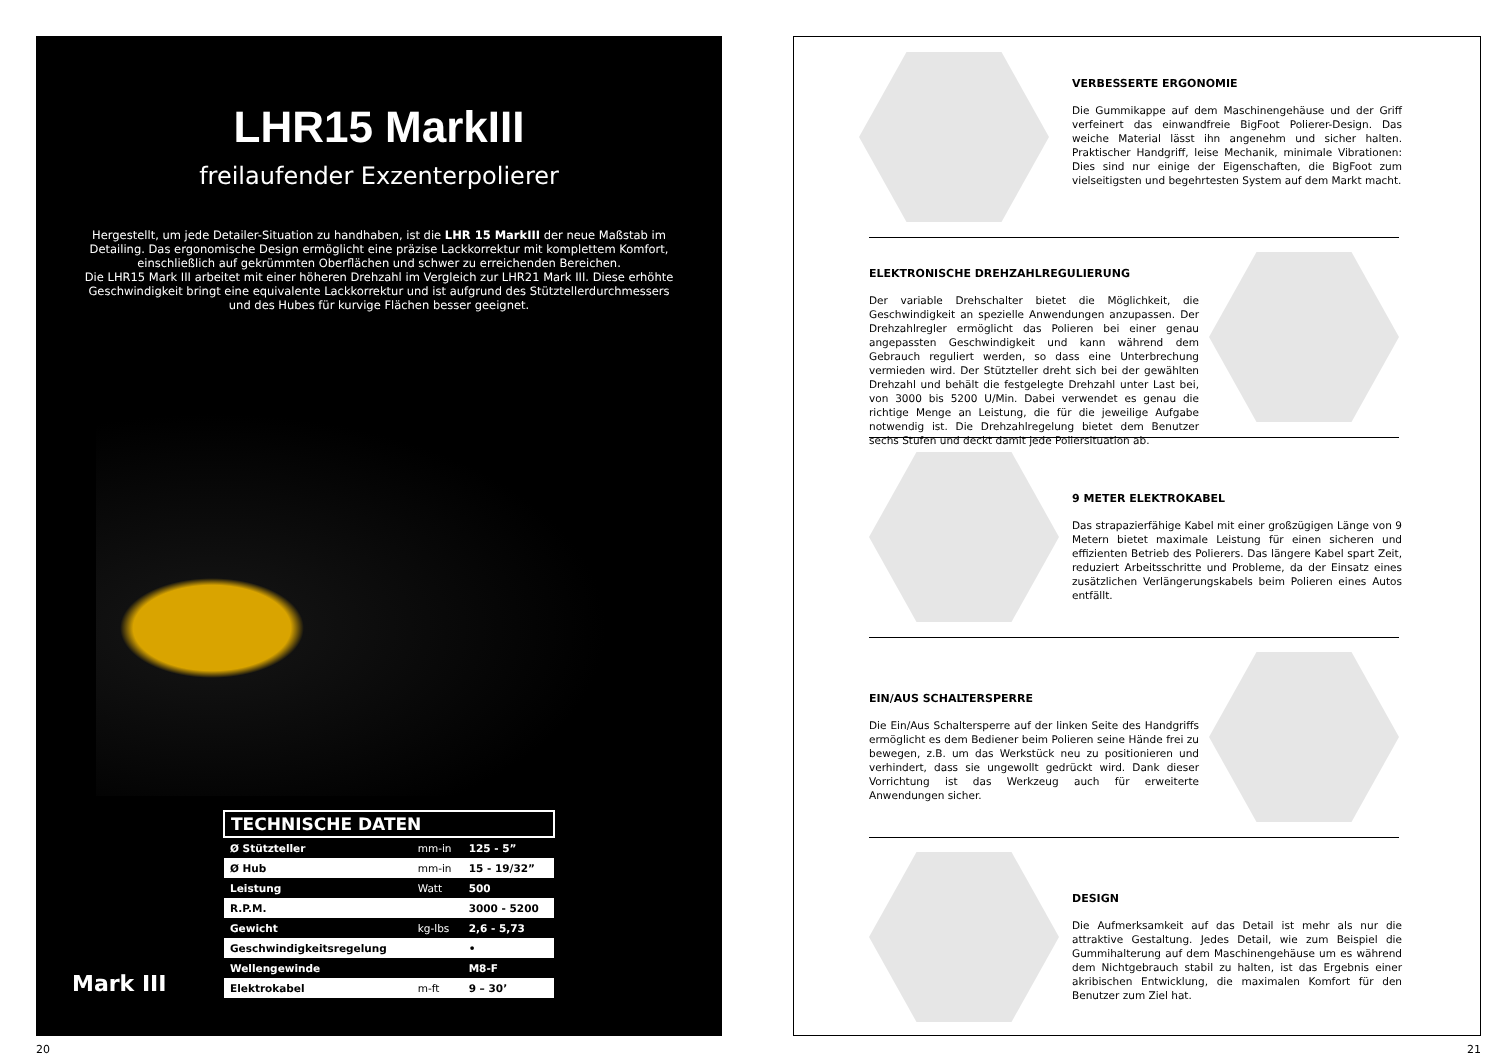LHR15 MarkIII
freilaufender Exzenterpolierer
Hergestellt, um jede Detailer-Situation zu handhaben, ist die LHR 15 MarkIII der neue Maßstab im Detailing. Das ergonomische Design ermöglicht eine präzise Lackkorrektur mit komplettem Komfort, einschließlich auf gekrümmten Oberflächen und schwer zu erreichenden Bereichen.
Die LHR15 Mark III arbeitet mit einer höheren Drehzahl im Vergleich zur LHR21 Mark III. Diese erhöhte Geschwindigkeit bringt eine equivalente Lackkorrektur und ist aufgrund des Stütztellerdurchmessers und des Hubes für kurvige Flächen besser geeignet.
| TECHNISCHE DATEN | | |
| --- | --- | --- |
| Ø Stützteller | mm-in | 125 - 5” |
| Ø Hub | mm-in | 15 - 19/32” |
| Leistung | Watt | 500 |
| R.P.M. | | 3000 - 5200 |
| Gewicht | kg-lbs | 2,6 - 5,73 |
| Geschwindigkeitsregelung | | • |
| Wellengewinde | | M8-F |
| Elektrokabel | m-ft | 9 – 30’ |
Mark III
VERBESSERTE ERGONOMIE
Die Gummikappe auf dem Maschinengehäuse und der Griff verfeinert das einwandfreie BigFoot Polierer-Design. Das weiche Material lässt ihn angenehm und sicher halten. Praktischer Handgriff, leise Mechanik, minimale Vibrationen: Dies sind nur einige der Eigenschaften, die BigFoot zum vielseitigsten und begehrtesten System auf dem Markt macht.
ELEKTRONISCHE DREHZAHLREGULIERUNG
Der variable Drehschalter bietet die Möglichkeit, die Geschwindigkeit an spezielle Anwendungen anzupassen. Der Drehzahlregler ermöglicht das Polieren bei einer genau angepassten Geschwindigkeit und kann während dem Gebrauch reguliert werden, so dass eine Unterbrechung vermieden wird. Der Stützteller dreht sich bei der gewählten Drehzahl und behält die festgelegte Drehzahl unter Last bei, von 3000 bis 5200 U/Min. Dabei verwendet es genau die richtige Menge an Leistung, die für die jeweilige Aufgabe notwendig ist. Die Drehzahlregelung bietet dem Benutzer sechs Stufen und deckt damit jede Poliersituation ab.
9 METER ELEKTROKABEL
Das strapazierfähige Kabel mit einer großzügigen Länge von 9 Metern bietet maximale Leistung für einen sicheren und effizienten Betrieb des Polierers. Das längere Kabel spart Zeit, reduziert Arbeitsschritte und Probleme, da der Einsatz eines zusätzlichen Verlängerungskabels beim Polieren eines Autos entfällt.
EIN/AUS SCHALTERSPERRE
Die Ein/Aus Schaltersperre auf der linken Seite des Handgriffs ermöglicht es dem Bediener beim Polieren seine Hände frei zu bewegen, z.B. um das Werkstück neu zu positionieren und verhindert, dass sie ungewollt gedrückt wird. Dank dieser Vorrichtung ist das Werkzeug auch für erweiterte Anwendungen sicher.
DESIGN
Die Aufmerksamkeit auf das Detail ist mehr als nur die attraktive Gestaltung. Jedes Detail, wie zum Beispiel die Gummihalterung auf dem Maschinengehäuse um es während dem Nichtgebrauch stabil zu halten, ist das Ergebnis einer akribischen Entwicklung, die maximalen Komfort für den Benutzer zum Ziel hat.
20 21